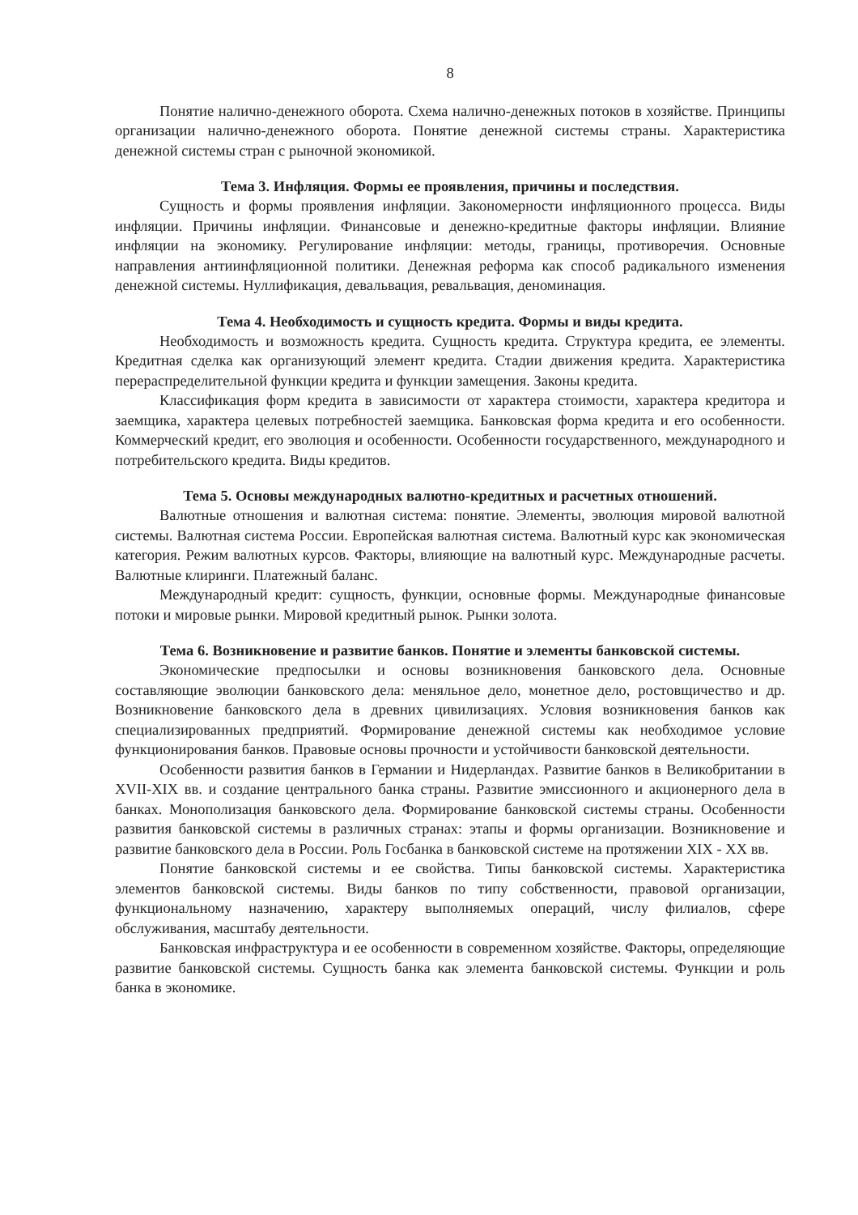8
Понятие налично-денежного оборота. Схема налично-денежных потоков в хозяйстве. Принципы организации налично-денежного оборота. Понятие денежной системы страны. Характеристика денежной системы стран с рыночной экономикой.
Тема 3. Инфляция. Формы ее проявления, причины и последствия.
Сущность и формы проявления инфляции. Закономерности инфляционного процесса. Виды инфляции. Причины инфляции. Финансовые и денежно-кредитные факторы инфляции. Влияние инфляции на экономику. Регулирование инфляции: методы, границы, противоречия. Основные направления антиинфляционной политики. Денежная реформа как способ радикального изменения денежной системы. Нуллификация, девальвация, ревальвация, деноминация.
Тема 4. Необходимость и сущность кредита. Формы и виды кредита.
Необходимость и возможность кредита. Сущность кредита. Структура кредита, ее элементы. Кредитная сделка как организующий элемент кредита. Стадии движения кредита. Характеристика перераспределительной функции кредита и функции замещения. Законы кредита.
Классификация форм кредита в зависимости от характера стоимости, характера кредитора и заемщика, характера целевых потребностей заемщика. Банковская форма кредита и его особенности. Коммерческий кредит, его эволюция и особенности. Особенности государственного, международного и потребительского кредита. Виды кредитов.
Тема 5. Основы международных валютно-кредитных и расчетных отношений.
Валютные отношения и валютная система: понятие. Элементы, эволюция мировой валютной системы. Валютная система России. Европейская валютная система. Валютный курс как экономическая категория. Режим валютных курсов. Факторы, влияющие на валютный курс. Международные расчеты. Валютные клиринги. Платежный баланс.
Международный кредит: сущность, функции, основные формы. Международные финансовые потоки и мировые рынки. Мировой кредитный рынок. Рынки золота.
Тема 6. Возникновение и развитие банков. Понятие и элементы банковской системы.
Экономические предпосылки и основы возникновения банковского дела. Основные составляющие эволюции банковского дела: меняльное дело, монетное дело, ростовщичество и др. Возникновение банковского дела в древних цивилизациях. Условия возникновения банков как специализированных предприятий. Формирование денежной системы как необходимое условие функционирования банков. Правовые основы прочности и устойчивости банковской деятельности.
Особенности развития банков в Германии и Нидерландах. Развитие банков в Великобритании в XVII-XIX вв. и создание центрального банка страны. Развитие эмиссионного и акционерного дела в банках. Монополизация банковского дела. Формирование банковской системы страны. Особенности развития банковской системы в различных странах: этапы и формы организации. Возникновение и развитие банковского дела в России. Роль Госбанка в банковской системе на протяжении XIX - XX вв.
Понятие банковской системы и ее свойства. Типы банковской системы. Характеристика элементов банковской системы. Виды банков по типу собственности, правовой организации, функциональному назначению, характеру выполняемых операций, числу филиалов, сфере обслуживания, масштабу деятельности.
Банковская инфраструктура и ее особенности в современном хозяйстве. Факторы, определяющие развитие банковской системы. Сущность банка как элемента банковской системы. Функции и роль банка в экономике.